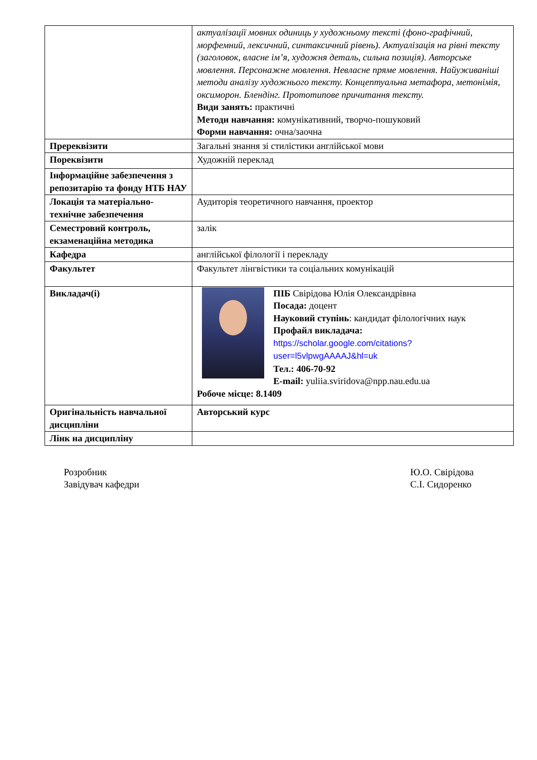| | актуалізації мовних одиниць у художньому тексті (фоно-графічний, морфемний, лексичний, синтаксичний рівень). Актуалізація на рівні тексту (заголовок, власне ім’я, художня деталь, сильна позиція). Авторське мовлення. Персонажне мовлення. Невласне пряме мовлення. Найуживаніші методи аналізу художнього тексту. Концептуальна метафора, метонімія, оксиморон. Блендінг. Прототипове причитання тексту. Види занять: практичні Методи навчання: комунікативний, творчо-пошуковий Форми навчання: очна/заочна |
| Пререквізити | Загальні знання зі стилістики англійської мови |
| Пореквізити | Художній переклад |
| Інформаційне забезпечення з репозитарію та фонду НТБ НАУ | |
| Локація та матеріально-технічне забезпечення | Аудиторія теоретичного навчання, проектор |
| Семестровий контроль, екзаменаційна методика | залік |
| Кафедра | англійської філології і перекладу |
| Факультет | Факультет лінгвістики та соціальних комунікацій |
| Викладач(і) | ПІБ Свірідова Юлія Олександрівна Посада: доцент Науковий ступінь : кандидат філологічних наук Профайл викладача: https://scholar.google.com/citations?user=l5vlpwgAAAAJ&hl=uk Тел.: 406-70-92 E-mail: yuliia.sviridova@npp.nau.edu.ua Робоче місце: 8.1409 |
| Оригінальність навчальної дисципліни | Авторський курс |
| Лінк на дисципліну | |
Розробник
Завідувач кафедри
Ю.О. Свірідова
С.І. Сидоренко